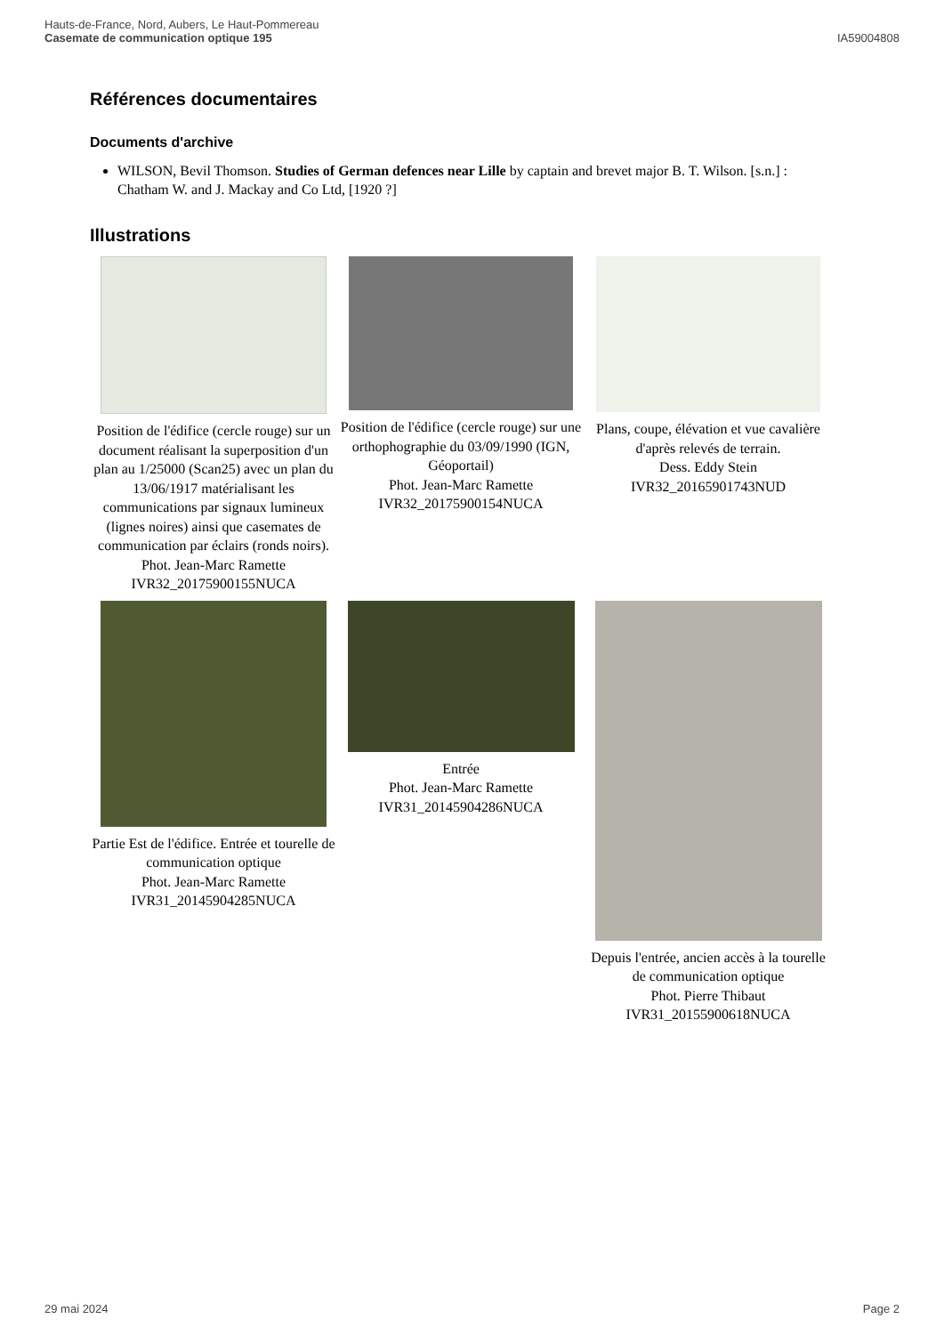Hauts-de-France, Nord, Aubers, Le Haut-Pommereau
Casemate de communication optique 195
IA59004808
Références documentaires
Documents d'archive
WILSON, Bevil Thomson. Studies of German defences near Lille by captain and brevet major B. T. Wilson. [s.n.] : Chatham W. and J. Mackay and Co Ltd, [1920 ?]
Illustrations
Position de l'édifice (cercle rouge) sur un document réalisant la superposition d'un plan au 1/25000 (Scan25) avec un plan du 13/06/1917 matérialisant les communications par signaux lumineux (lignes noires) ainsi que casemates de communication par éclairs (ronds noirs).
Phot. Jean-Marc Ramette
IVR32_20175900155NUCA
Position de l'édifice (cercle rouge) sur une orthophographie du 03/09/1990 (IGN, Géoportail)
Phot. Jean-Marc Ramette
IVR32_20175900154NUCA
Plans, coupe, élévation et vue cavalière d'après relevés de terrain.
Dess. Eddy Stein
IVR32_20165901743NUD
Partie Est de l'édifice. Entrée et tourelle de communication optique
Phot. Jean-Marc Ramette
IVR31_20145904285NUCA
Entrée
Phot. Jean-Marc Ramette
IVR31_20145904286NUCA
Depuis l'entrée, ancien accès à la tourelle de communication optique
Phot. Pierre Thibaut
IVR31_20155900618NUCA
29 mai 2024 Page 2